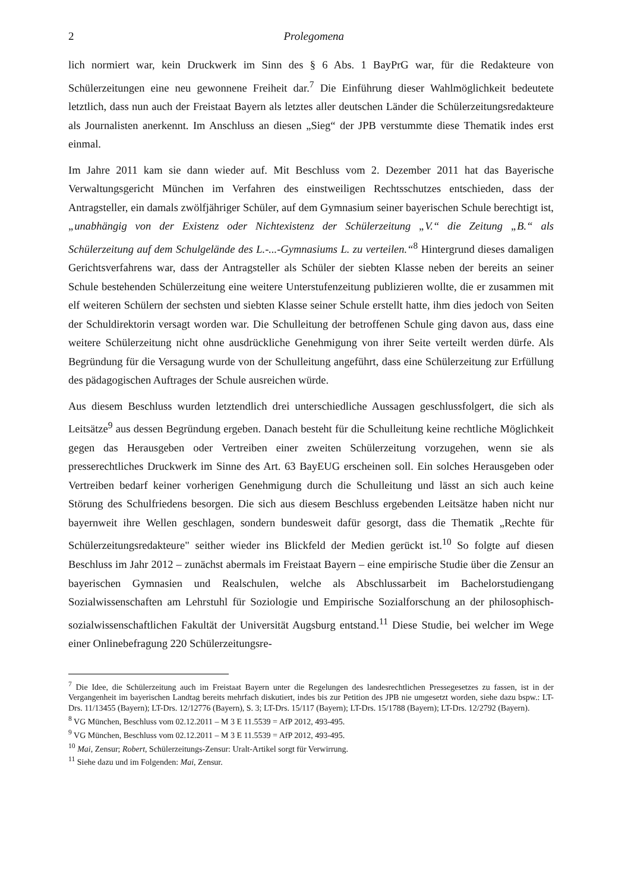2 Prolegomena
lich normiert war, kein Druckwerk im Sinn des § 6 Abs. 1 BayPrG war, für die Redakteure von Schülerzeitungen eine neu gewonnene Freiheit dar.<sup>7</sup> Die Einführung dieser Wahlmöglichkeit bedeutete letztlich, dass nun auch der Freistaat Bayern als letztes aller deutschen Länder die Schülerzeitungsredakteure als Journalisten anerkennt. Im Anschluss an diesen „Sieg“ der JPB verstummte diese Thematik indes erst einmal.
Im Jahre 2011 kam sie dann wieder auf. Mit Beschluss vom 2. Dezember 2011 hat das Bayerische Verwaltungsgericht München im Verfahren des einstweiligen Rechtsschutzes entschieden, dass der Antragsteller, ein damals zwölfjähriger Schüler, auf dem Gymnasium seiner bayerischen Schule berechtigt ist, „unabhängig von der Existenz oder Nichtexistenz der Schülerzeitung „V.“ die Zeitung „B.“ als Schülerzeitung auf dem Schulgelände des L.-...-Gymnasiums L. zu verteilen.“<sup>8</sup> Hintergrund dieses damaligen Gerichtsverfahrens war, dass der Antragsteller als Schüler der siebten Klasse neben der bereits an seiner Schule bestehenden Schülerzeitung eine weitere Unterstufenzeitung publizieren wollte, die er zusammen mit elf weiteren Schülern der sechsten und siebten Klasse seiner Schule erstellt hatte, ihm dies jedoch von Seiten der Schuldirektorin versagt worden war. Die Schulleitung der betroffenen Schule ging davon aus, dass eine weitere Schülerzeitung nicht ohne ausdrückliche Genehmigung von ihrer Seite verteilt werden dürfe. Als Begründung für die Versagung wurde von der Schulleitung angeführt, dass eine Schülerzeitung zur Erfüllung des pädagogischen Auftrages der Schule ausreichen würde.
Aus diesem Beschluss wurden letztendlich drei unterschiedliche Aussagen geschlussfolgert, die sich als Leitsätze<sup>9</sup> aus dessen Begründung ergeben. Danach besteht für die Schulleitung keine rechtliche Möglichkeit gegen das Herausgeben oder Vertreiben einer zweiten Schülerzeitung vorzugehen, wenn sie als presserechtliches Druckwerk im Sinne des Art. 63 BayEUG erscheinen soll. Ein solches Herausgeben oder Vertreiben bedarf keiner vorherigen Genehmigung durch die Schulleitung und lässt an sich auch keine Störung des Schulfriedens besorgen. Die sich aus diesem Beschluss ergebenden Leitsätze haben nicht nur bayernweit ihre Wellen geschlagen, sondern bundesweit dafür gesorgt, dass die Thematik „Rechte für Schülerzeitungsredakteure" seither wieder ins Blickfeld der Medien gerückt ist.<sup>10</sup> So folgte auf diesen Beschluss im Jahr 2012 – zunächst abermals im Freistaat Bayern – eine empirische Studie über die Zensur an bayerischen Gymnasien und Realschulen, welche als Abschlussarbeit im Bachelorstudiengang Sozialwissenschaften am Lehrstuhl für Soziologie und Empirische Sozialforschung an der philosophisch-sozialwissenschaftlichen Fakultät der Universität Augsburg entstand.<sup>11</sup> Diese Studie, bei welcher im Wege einer Onlinebefragung 220 Schülerzeitungsre-
<sup>7</sup> Die Idee, die Schülerzeitung auch im Freistaat Bayern unter die Regelungen des landesrechtlichen Pressegesetzes zu fassen, ist in der Vergangenheit im bayerischen Landtag bereits mehrfach diskutiert, indes bis zur Petition des JPB nie umgesetzt worden, siehe dazu bspw.: LT-Drs. 11/13455 (Bayern); LT-Drs. 12/12776 (Bayern), S. 3; LT-Drs. 15/117 (Bayern); LT-Drs. 15/1788 (Bayern); LT-Drs. 12/2792 (Bayern).
<sup>8</sup> VG München, Beschluss vom 02.12.2011 – M 3 E 11.5539 = AfP 2012, 493-495.
<sup>9</sup> VG München, Beschluss vom 02.12.2011 – M 3 E 11.5539 = AfP 2012, 493-495.
<sup>10</sup> Mai, Zensur; Robert, Schülerzeitungs-Zensur: Uralt-Artikel sorgt für Verwirrung.
<sup>11</sup> Siehe dazu und im Folgenden: Mai, Zensur.